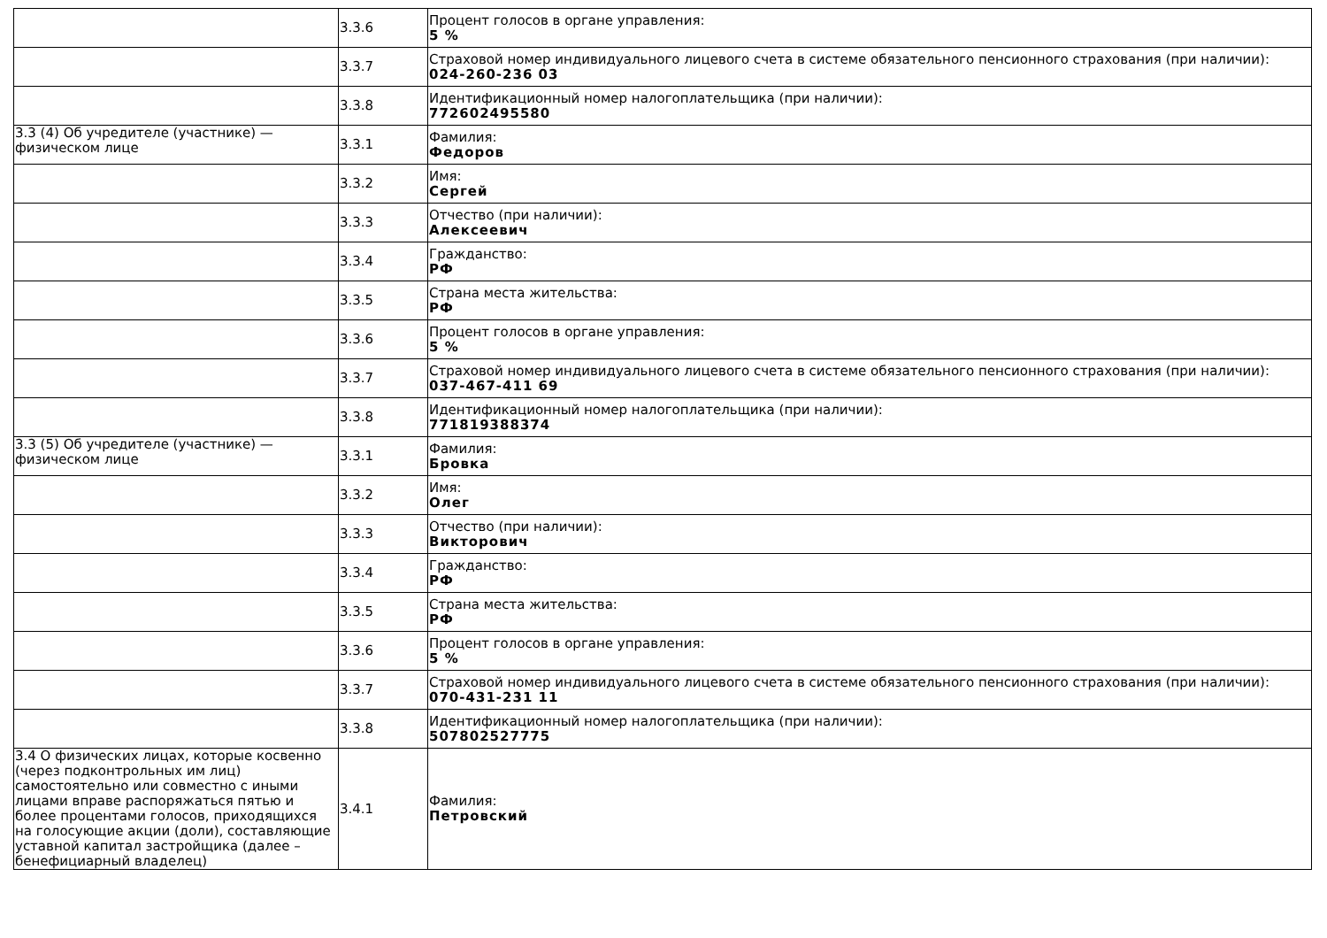| | 3.3.6 | Процент голосов в органе управления: 5 % |
| | 3.3.7 | Страховой номер индивидуального лицевого счета в системе обязательного пенсионного страхования (при наличии): 024-260-236 03 |
| | 3.3.8 | Идентификационный номер налогоплательщика (при наличии): 772602495580 |
| 3.3 (4) Об учредителе (участнике) — физическом лице | 3.3.1 | Фамилия: Федоров |
| | 3.3.2 | Имя: Сергей |
| | 3.3.3 | Отчество (при наличии): Алексеевич |
| | 3.3.4 | Гражданство: РФ |
| | 3.3.5 | Страна места жительства: РФ |
| | 3.3.6 | Процент голосов в органе управления: 5 % |
| | 3.3.7 | Страховой номер индивидуального лицевого счета в системе обязательного пенсионного страхования (при наличии): 037-467-411 69 |
| | 3.3.8 | Идентификационный номер налогоплательщика (при наличии): 771819388374 |
| 3.3 (5) Об учредителе (участнике) — физическом лице | 3.3.1 | Фамилия: Бровка |
| | 3.3.2 | Имя: Олег |
| | 3.3.3 | Отчество (при наличии): Викторович |
| | 3.3.4 | Гражданство: РФ |
| | 3.3.5 | Страна места жительства: РФ |
| | 3.3.6 | Процент голосов в органе управления: 5 % |
| | 3.3.7 | Страховой номер индивидуального лицевого счета в системе обязательного пенсионного страхования (при наличии): 070-431-231 11 |
| | 3.3.8 | Идентификационный номер налогоплательщика (при наличии): 507802527775 |
| 3.4 О физических лицах, которые косвенно (через подконтрольных им лиц) самостоятельно или совместно с иными лицами вправе распоряжаться пятью и более процентами голосов, приходящихся на голосующие акции (доли), составляющие уставной капитал застройщика (далее – бенефициарный владелец) | 3.4.1 | Фамилия: Петровский |